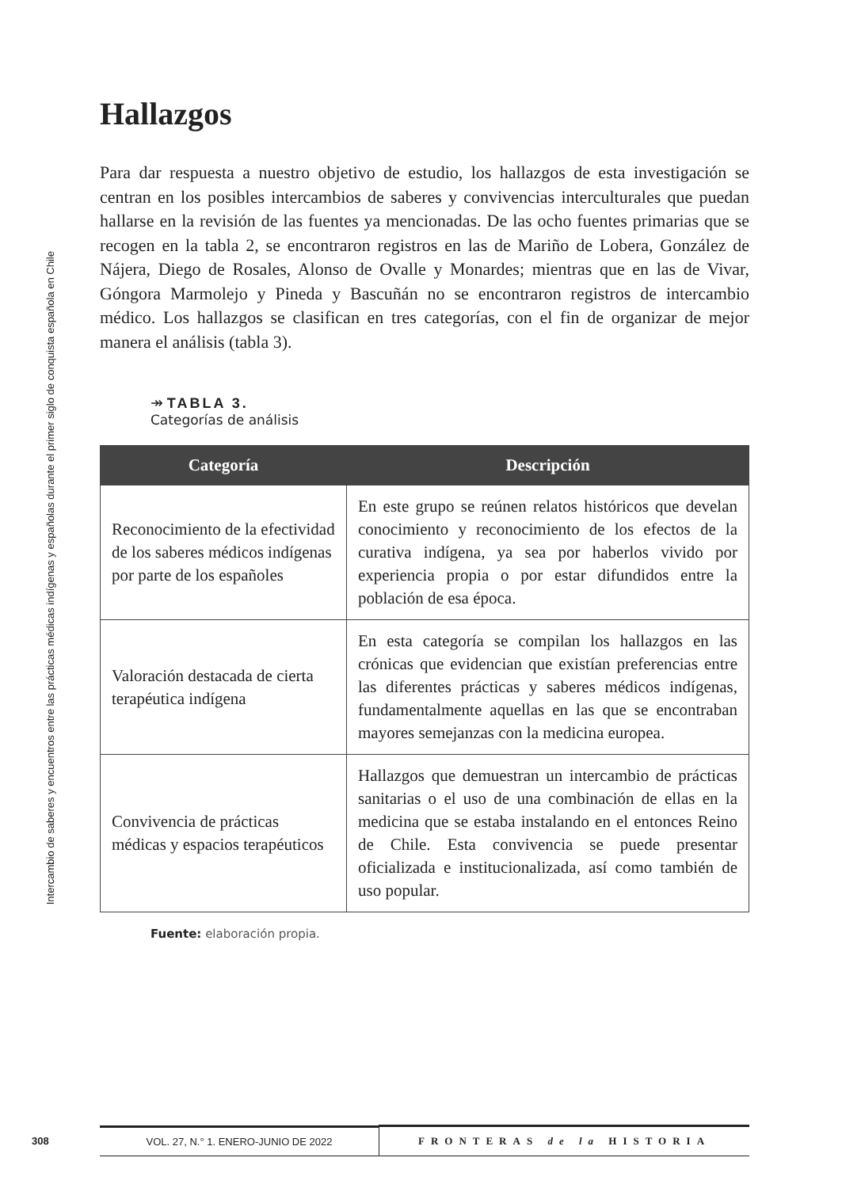Intercambio de saberes y encuentros entre las prácticas médicas indígenas y españolas durante el primer siglo de conquista española en Chile
Hallazgos
Para dar respuesta a nuestro objetivo de estudio, los hallazgos de esta investigación se centran en los posibles intercambios de saberes y convivencias interculturales que puedan hallarse en la revisión de las fuentes ya mencionadas. De las ocho fuentes primarias que se recogen en la tabla 2, se encontraron registros en las de Mariño de Lobera, González de Nájera, Diego de Rosales, Alonso de Ovalle y Monardes; mientras que en las de Vivar, Góngora Marmolejo y Pineda y Bascuñán no se encontraron registros de intercambio médico. Los hallazgos se clasifican en tres categorías, con el fin de organizar de mejor manera el análisis (tabla 3).
↠ TABLA 3.
Categorías de análisis
| Categoría | Descripción |
| --- | --- |
| Reconocimiento de la efectividad de los saberes médicos indígenas por parte de los españoles | En este grupo se reúnen relatos históricos que develan conocimiento y reconocimiento de los efectos de la curativa indígena, ya sea por haberlos vivido por experiencia propia o por estar difundidos entre la población de esa época. |
| Valoración destacada de cierta terapéutica indígena | En esta categoría se compilan los hallazgos en las crónicas que evidencian que existían preferencias entre las diferentes prácticas y saberes médicos indígenas, fundamentalmente aquellas en las que se encontraban mayores semejanzas con la medicina europea. |
| Convivencia de prácticas médicas y espacios terapéuticos | Hallazgos que demuestran un intercambio de prácticas sanitarias o el uso de una combinación de ellas en la medicina que se estaba instalando en el entonces Reino de Chile. Esta convivencia se puede presentar oficializada e institucionalizada, así como también de uso popular. |
Fuente: elaboración propia.
308
VOL. 27, N.° 1. ENERO-JUNIO DE 2022 FRONTERAS de la HISTORIA